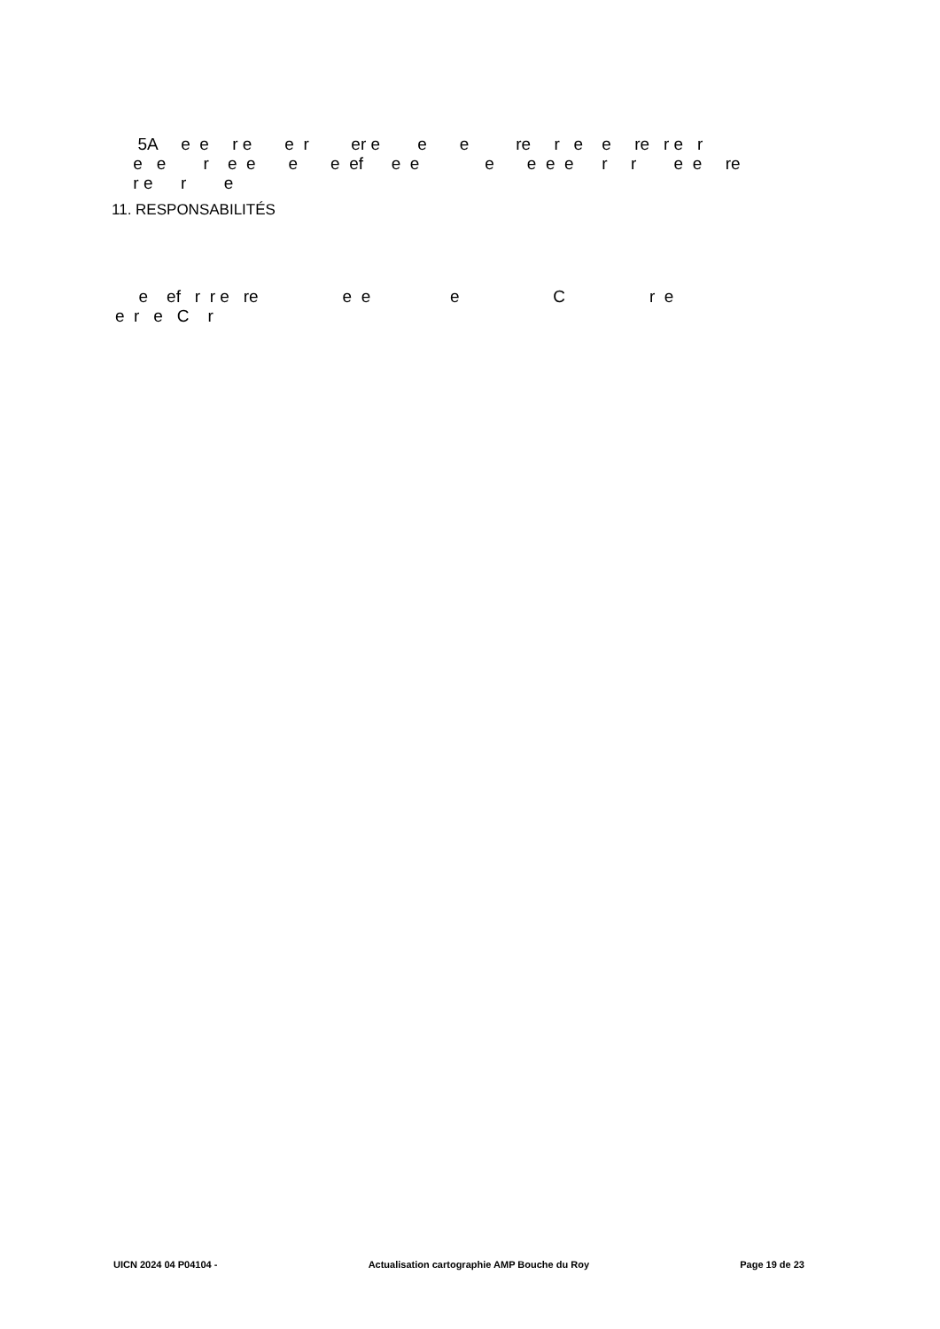5A e e r e e r er e e e re r e e re r e r e e r e e e e ef e e e e e e r r e e re r e r e
11. RESPONSABILITÉS
e ef r r e re e e e C r e e r e C r
UICN 2024 04 P04104 - Actualisation cartographie AMP Bouche du Roy Page 19 de 23